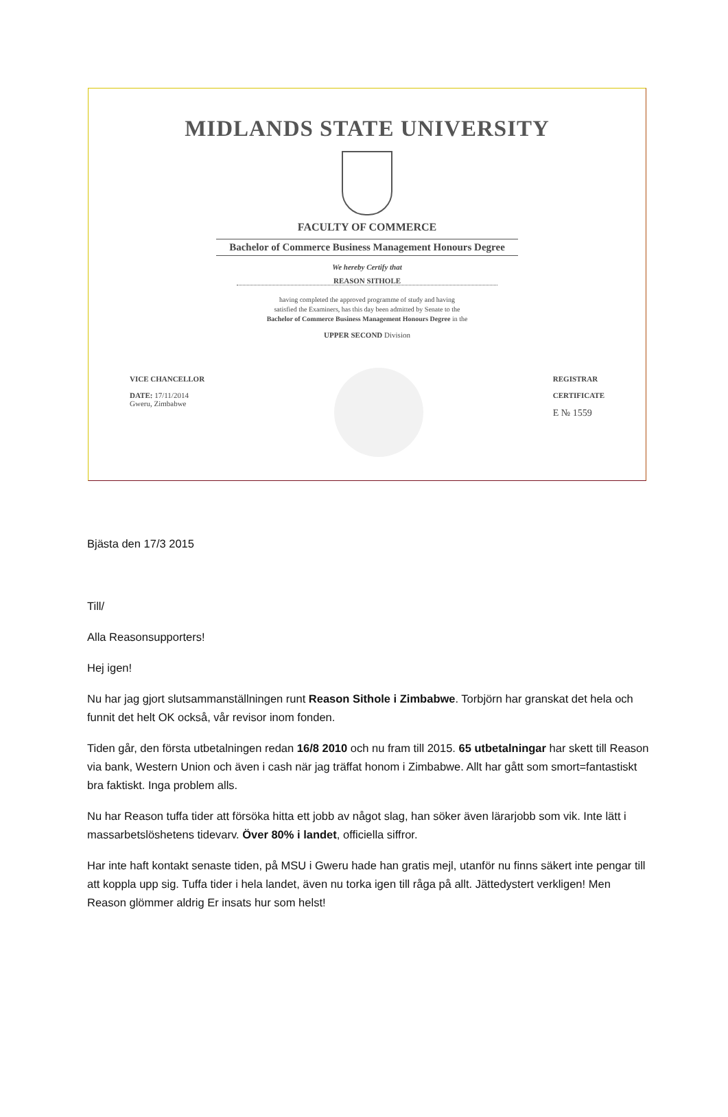MIDLANDS STATE UNIVERSITY
FACULTY OF COMMERCE
Bachelor of Commerce Business Management Honours Degree
We hereby Certify that
REASON SITHOLE
having completed the approved programme of study and having
satisfied the Examiners, has this day been admitted by Senate to the
Bachelor of Commerce Business Management Honours Degree in the
UPPER SECOND Division
VICE CHANCELLOR
DATE: 17/11/2014
Gweru, Zimbabwe
REGISTRAR
CERTIFICATE
E № 1559
Bjästa den 17/3 2015
Till/
Alla Reasonsupporters!
Hej igen!
Nu har jag gjort slutsammanställningen runt Reason Sithole i Zimbabwe. Torbjörn har granskat det hela och funnit det helt OK också, vår revisor inom fonden.
Tiden går, den första utbetalningen redan 16/8 2010 och nu fram till 2015. 65 utbetalningar har skett till Reason via bank, Western Union och även i cash när jag träffat honom i Zimbabwe. Allt har gått som smort=fantastiskt bra faktiskt. Inga problem alls.
Nu har Reason tuffa tider att försöka hitta ett jobb av något slag, han söker även lärarjobb som vik. Inte lätt i massarbetslöshetens tidevarv. Över 80% i landet, officiella siffror.
Har inte haft kontakt senaste tiden, på MSU i Gweru hade han gratis mejl, utanför nu finns säkert inte pengar till att koppla upp sig. Tuffa tider i hela landet, även nu torka igen till råga på allt. Jättedystert verkligen! Men Reason glömmer aldrig Er insats hur som helst!